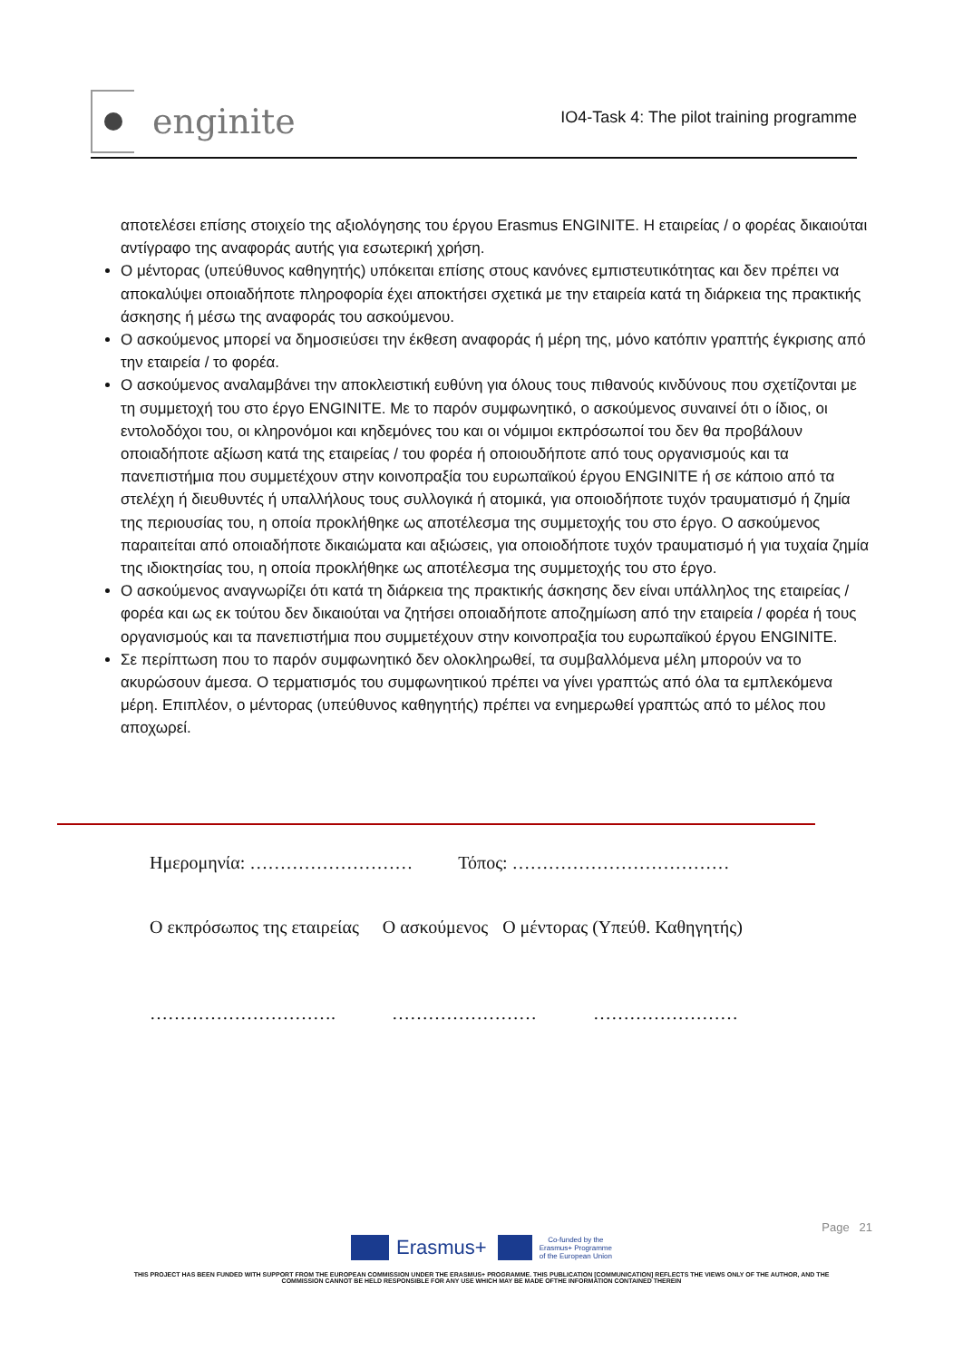enginite
IO4-Task 4: The pilot training programme
αποτελέσει επίσης στοιχείο της αξιολόγησης του έργου Erasmus ENGINITE. Η εταιρείας / ο φορέας δικαιούται αντίγραφο της αναφοράς αυτής για εσωτερική χρήση.
Ο μέντορας (υπεύθυνος καθηγητής) υπόκειται επίσης στους κανόνες εμπιστευτικότητας και δεν πρέπει να αποκαλύψει οποιαδήποτε πληροφορία έχει αποκτήσει σχετικά με την εταιρεία κατά τη διάρκεια της πρακτικής άσκησης ή μέσω της αναφοράς του ασκούμενου.
Ο ασκούμενος μπορεί να δημοσιεύσει την έκθεση αναφοράς ή μέρη της, μόνο κατόπιν γραπτής έγκρισης από την εταιρεία / το φορέα.
Ο ασκούμενος αναλαμβάνει την αποκλειστική ευθύνη για όλους τους πιθανούς κινδύνους που σχετίζονται με τη συμμετοχή του στο έργο ENGINITE. Με το παρόν συμφωνητικό, ο ασκούμενος συναινεί ότι ο ίδιος, οι εντολοδόχοι του, οι κληρονόμοι και κηδεμόνες του και οι νόμιμοι εκπρόσωποί του δεν θα προβάλουν οποιαδήποτε αξίωση κατά της εταιρείας / του φορέα ή οποιουδήποτε από τους οργανισμούς και τα πανεπιστήμια που συμμετέχουν στην κοινοπραξία του ευρωπαϊκού έργου ENGINITE ή σε κάποιο από τα στελέχη ή διευθυντές ή υπαλλήλους τους συλλογικά ή ατομικά, για οποιοδήποτε τυχόν τραυματισμό ή ζημία της περιουσίας του, η οποία προκλήθηκε ως αποτέλεσμα της συμμετοχής του στο έργο. Ο ασκούμενος παραιτείται από οποιαδήποτε δικαιώματα και αξιώσεις, για οποιοδήποτε τυχόν τραυματισμό ή για τυχαία ζημία της ιδιοκτησίας του, η οποία προκλήθηκε ως αποτέλεσμα της συμμετοχής του στο έργο.
Ο ασκούμενος αναγνωρίζει ότι κατά τη διάρκεια της πρακτικής άσκησης δεν είναι υπάλληλος της εταιρείας / φορέα και ως εκ τούτου δεν δικαιούται να ζητήσει οποιαδήποτε αποζημίωση από την εταιρεία / φορέα ή τους οργανισμούς και τα πανεπιστήμια που συμμετέχουν στην κοινοπραξία του ευρωπαϊκού έργου ENGINITE.
Σε περίπτωση που το παρόν συμφωνητικό δεν ολοκληρωθεί, τα συμβαλλόμενα μέλη μπορούν να το ακυρώσουν άμεσα. Ο τερματισμός του συμφωνητικού πρέπει να γίνει γραπτώς από όλα τα εμπλεκόμενα μέρη. Επιπλέον, ο μέντορας (υπεύθυνος καθηγητής) πρέπει να ενημερωθεί γραπτώς από το μέλος που αποχωρεί.
Ημερομηνία: ……………………… Τόπος: ………………………………
Ο εκπρόσωπος της εταιρείας Ο ασκούμενος Ο μέντορας (Υπεύθ. Καθηγητής)
…………………………. …………………… ……………………
Page 21
Erasmus+ Co-funded by the
Erasmus+ Programme
of the European Union
THIS PROJECT HAS BEEN FUNDED WITH SUPPORT FROM THE EUROPEAN COMMISSION UNDER THE ERASMUS+ PROGRAMME. THIS PUBLICATION [COMMUNICATION] REFLECTS THE VIEWS ONLY OF THE AUTHOR, AND THE
COMMISSION CANNOT BE HELD RESPONSIBLE FOR ANY USE WHICH MAY BE MADE OFTHE INFORMATION CONTAINED THEREIN